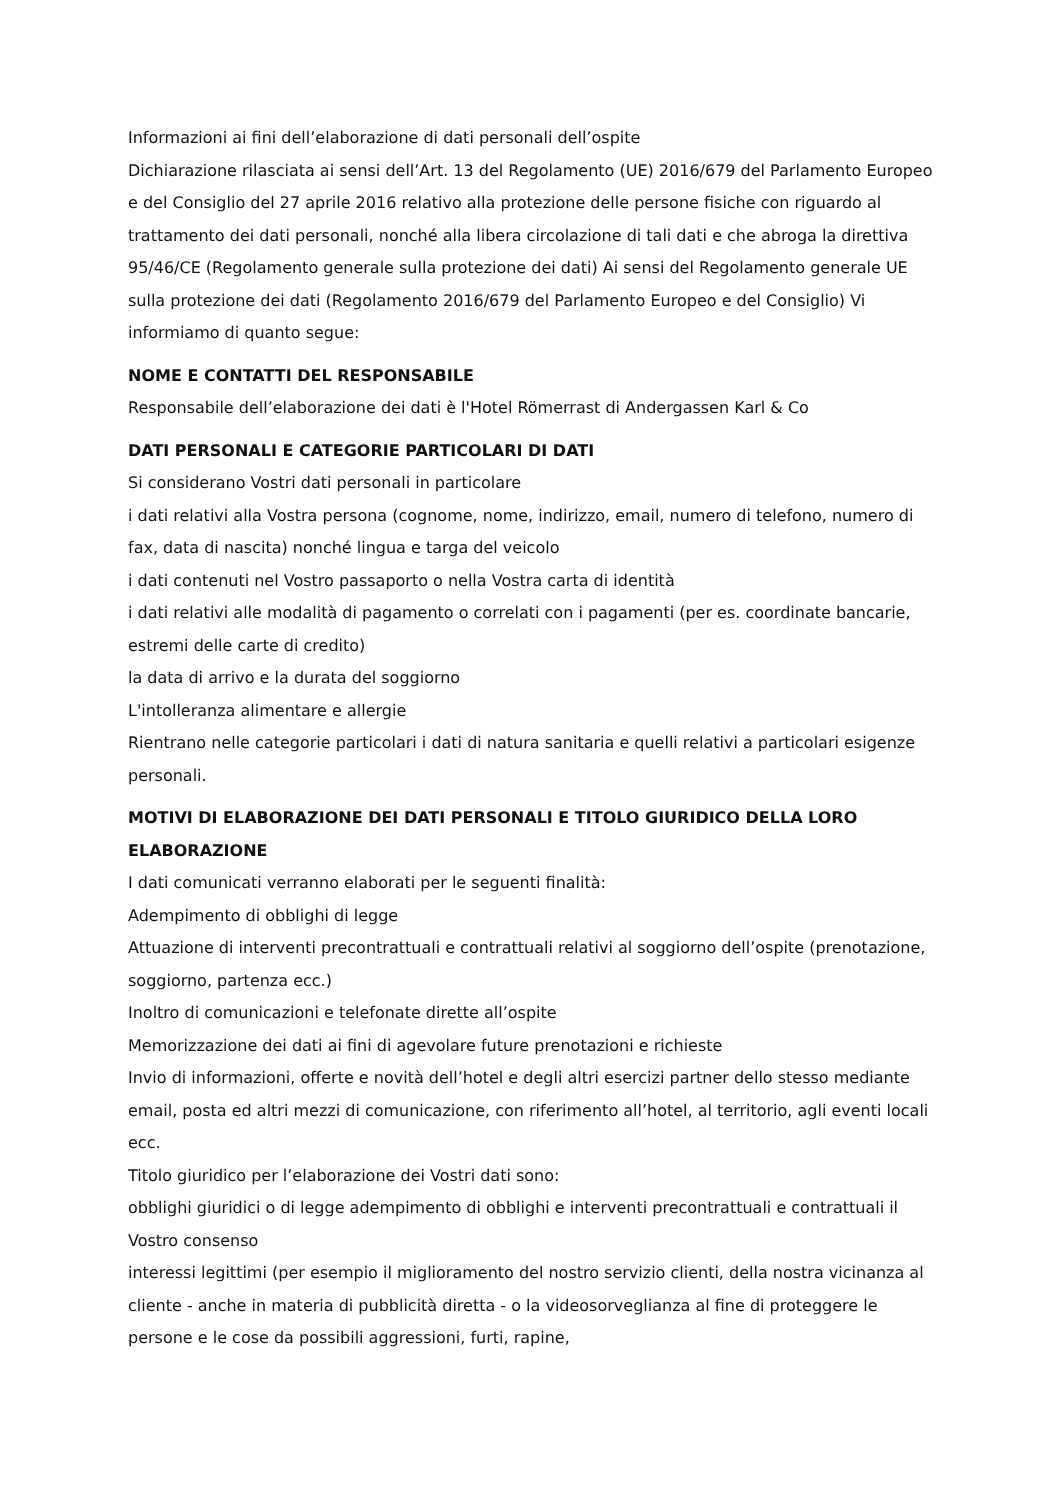Informazioni ai fini dell’elaborazione di dati personali dell’ospite
Dichiarazione rilasciata ai sensi dell’Art. 13 del Regolamento (UE) 2016/679 del Parlamento Europeo e del Consiglio del 27 aprile 2016 relativo alla protezione delle persone fisiche con riguardo al trattamento dei dati personali, nonché alla libera circolazione di tali dati e che abroga la direttiva 95/46/CE (Regolamento generale sulla protezione dei dati) Ai sensi del Regolamento generale UE sulla protezione dei dati (Regolamento 2016/679 del Parlamento Europeo e del Consiglio) Vi informiamo di quanto segue:
NOME E CONTATTI DEL RESPONSABILE
Responsabile dell’elaborazione dei dati è l'Hotel Römerrast di Andergassen Karl & Co
DATI PERSONALI E CATEGORIE PARTICOLARI DI DATI
Si considerano Vostri dati personali in particolare
i dati relativi alla Vostra persona (cognome, nome, indirizzo, email, numero di telefono, numero di fax, data di nascita) nonché lingua e targa del veicolo
i dati contenuti nel Vostro passaporto o nella Vostra carta di identità
i dati relativi alle modalità di pagamento o correlati con i pagamenti (per es. coordinate bancarie, estremi delle carte di credito)
la data di arrivo e la durata del soggiorno
L'intolleranza alimentare e allergie
Rientrano nelle categorie particolari i dati di natura sanitaria e quelli relativi a particolari esigenze personali.
MOTIVI DI ELABORAZIONE DEI DATI PERSONALI E TITOLO GIURIDICO DELLA LORO ELABORAZIONE
I dati comunicati verranno elaborati per le seguenti finalità:
Adempimento di obblighi di legge
Attuazione di interventi precontrattuali e contrattuali relativi al soggiorno dell’ospite (prenotazione, soggiorno, partenza ecc.)
Inoltro di comunicazioni e telefonate dirette all’ospite
Memorizzazione dei dati ai fini di agevolare future prenotazioni e richieste
Invio di informazioni, offerte e novità dell’hotel e degli altri esercizi partner dello stesso mediante email, posta ed altri mezzi di comunicazione, con riferimento all’hotel, al territorio, agli eventi locali ecc.
Titolo giuridico per l’elaborazione dei Vostri dati sono:
obblighi giuridici o di legge adempimento di obblighi e interventi precontrattuali e contrattuali il Vostro consenso
interessi legittimi (per esempio il miglioramento del nostro servizio clienti, della nostra vicinanza al cliente - anche in materia di pubblicità diretta - o la videosorveglianza al fine di proteggere le persone e le cose da possibili aggressioni, furti, rapine,